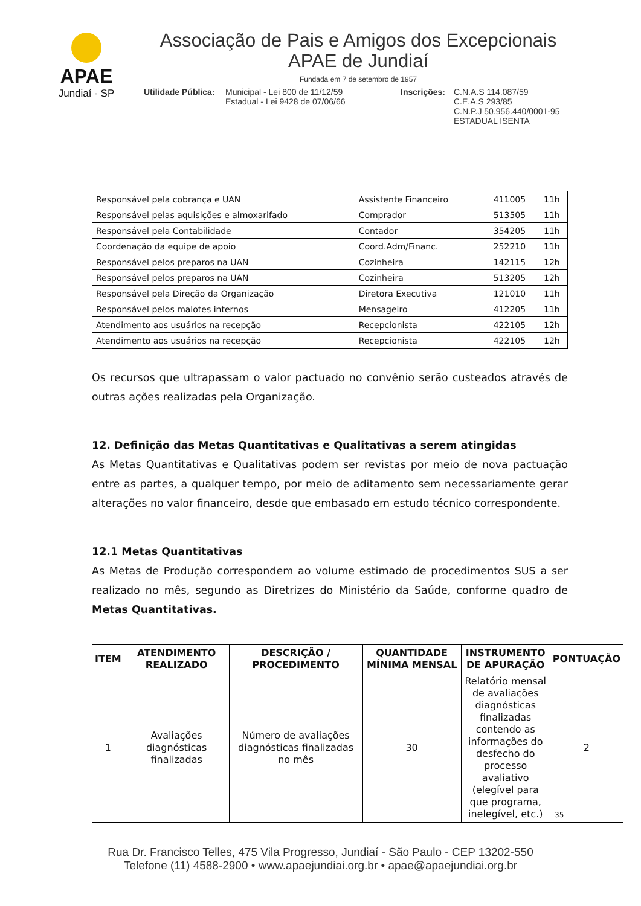APAE
Jundiaí - SP
Associação de Pais e Amigos dos Excepcionais
APAE de Jundiaí
Fundada em 7 de setembro de 1957
Utilidade Pública:
Municipal - Lei 800 de 11/12/59
Estadual - Lei 9428 de 07/06/66
Inscrições:
C.N.A.S 114.087/59
C.E.A.S 293/85
C.N.P.J 50.956.440/0001-95
ESTADUAL ISENTA
| Responsável pela cobrança e UAN | Assistente Financeiro | 411005 | 11h |
| Responsável pelas aquisições e almoxarifado | Comprador | 513505 | 11h |
| Responsável pela Contabilidade | Contador | 354205 | 11h |
| Coordenação da equipe de apoio | Coord.Adm/Financ. | 252210 | 11h |
| Responsável pelos preparos na UAN | Cozinheira | 142115 | 12h |
| Responsável pelos preparos na UAN | Cozinheira | 513205 | 12h |
| Responsável pela Direção da Organização | Diretora Executiva | 121010 | 11h |
| Responsável pelos malotes internos | Mensageiro | 412205 | 11h |
| Atendimento aos usuários na recepção | Recepcionista | 422105 | 12h |
| Atendimento aos usuários na recepção | Recepcionista | 422105 | 12h |
Os recursos que ultrapassam o valor pactuado no convênio serão custeados através de outras ações realizadas pela Organização.
12. Definição das Metas Quantitativas e Qualitativas a serem atingidas
As Metas Quantitativas e Qualitativas podem ser revistas por meio de nova pactuação entre as partes, a qualquer tempo, por meio de aditamento sem necessariamente gerar alterações no valor financeiro, desde que embasado em estudo técnico correspondente.
12.1 Metas Quantitativas
As Metas de Produção correspondem ao volume estimado de procedimentos SUS a ser realizado no mês, segundo as Diretrizes do Ministério da Saúde, conforme quadro de Metas Quantitativas.
| ITEM | ATENDIMENTO REALIZADO | DESCRIÇÃO / PROCEDIMENTO | QUANTIDADE MÍNIMA MENSAL | INSTRUMENTO DE APURAÇÃO | PONTUAÇÃO |
| --- | --- | --- | --- | --- | --- |
| 1 | Avaliações diagnósticas finalizadas | Número de avaliações diagnósticas finalizadas no mês | 30 | Relatório mensal de avaliações diagnósticas finalizadas contendo as informações do desfecho do processo avaliativo (elegível para que programa, inelegível, etc.) | 2 |
35
Rua Dr. Francisco Telles, 475 Vila Progresso, Jundiaí - São Paulo - CEP 13202-550
Telefone (11) 4588-2900 • www.apaejundiai.org.br • apae@apaejundiai.org.br